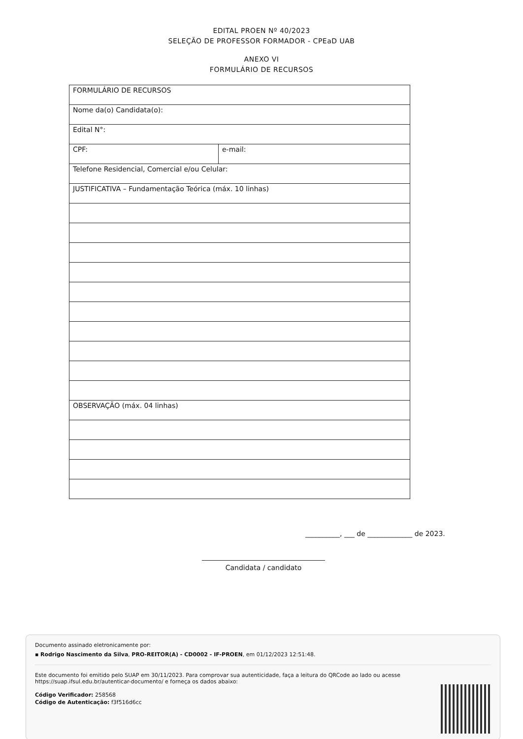EDITAL PROEN Nº 40/2023
SELEÇÃO DE PROFESSOR FORMADOR - CPEaD UAB
ANEXO VI
FORMULÁRIO DE RECURSOS
| FORMULÁRIO DE RECURSOS | |
| Nome da(o) Candidata(o): | |
| Edital N°: | |
| CPF: | e-mail: |
| Telefone Residencial, Comercial e/ou Celular: | |
| JUSTIFICATIVA – Fundamentação Teórica (máx. 10 linhas) | |
| OBSERVAÇÃO (máx. 04 linhas) | |
__________, ___ de _____________ de 2023.
Candidata / candidato
Documento assinado eletronicamente por:
▪ Rodrigo Nascimento da Silva, PRO-REITOR(A) - CD0002 - IF-PROEN, em 01/12/2023 12:51:48.
Este documento foi emitido pelo SUAP em 30/11/2023. Para comprovar sua autenticidade, faça a leitura do QRCode ao lado ou acesse https://suap.ifsul.edu.br/autenticar-documento/ e forneça os dados abaixo:
Código Verificador: 258568
Código de Autenticação: f3f516d6cc